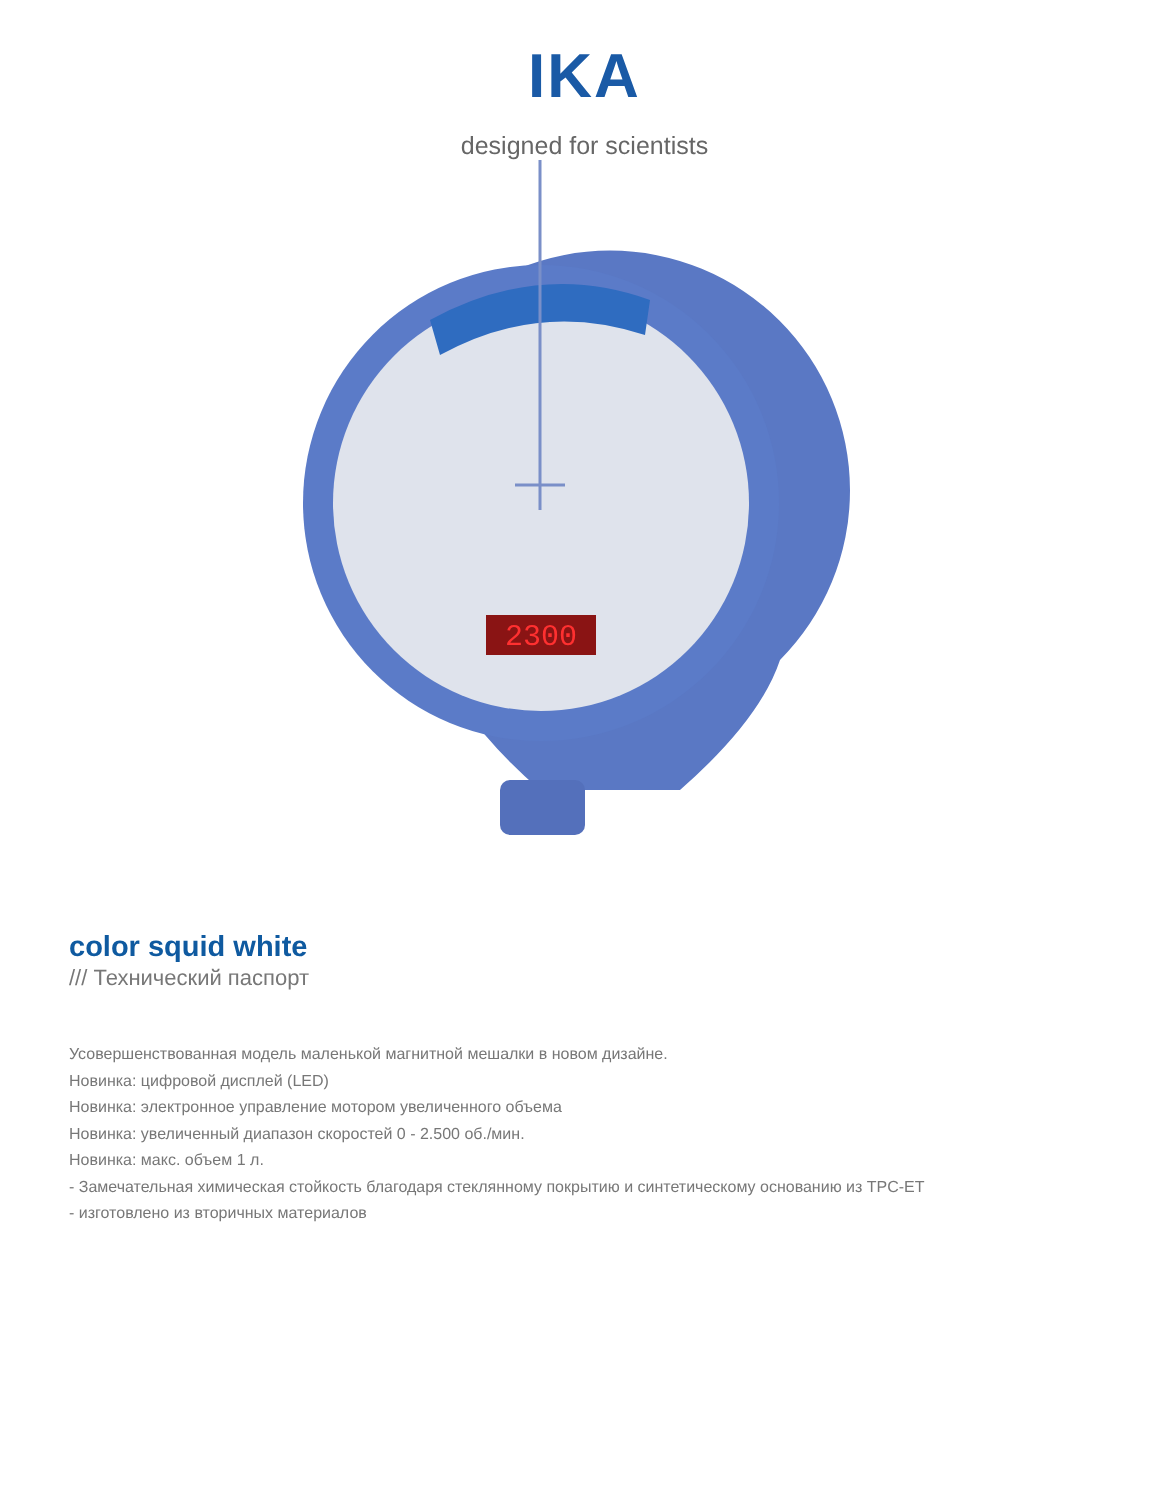IKA
designed for scientists
2300
color squid white
/// Технический паспорт
Усовершенствованная модель маленькой магнитной мешалки в новом дизайне.
Новинка: цифровой дисплей (LED)
Новинка: электронное управление мотором увеличенного объема
Новинка: увеличенный диапазон скоростей 0 - 2.500 об./мин.
Новинка: макс. объем 1 л.
- Замечательная химическая стойкость благодаря стеклянному покрытию и синтетическому основанию из TPC-ET
- изготовлено из вторичных материалов